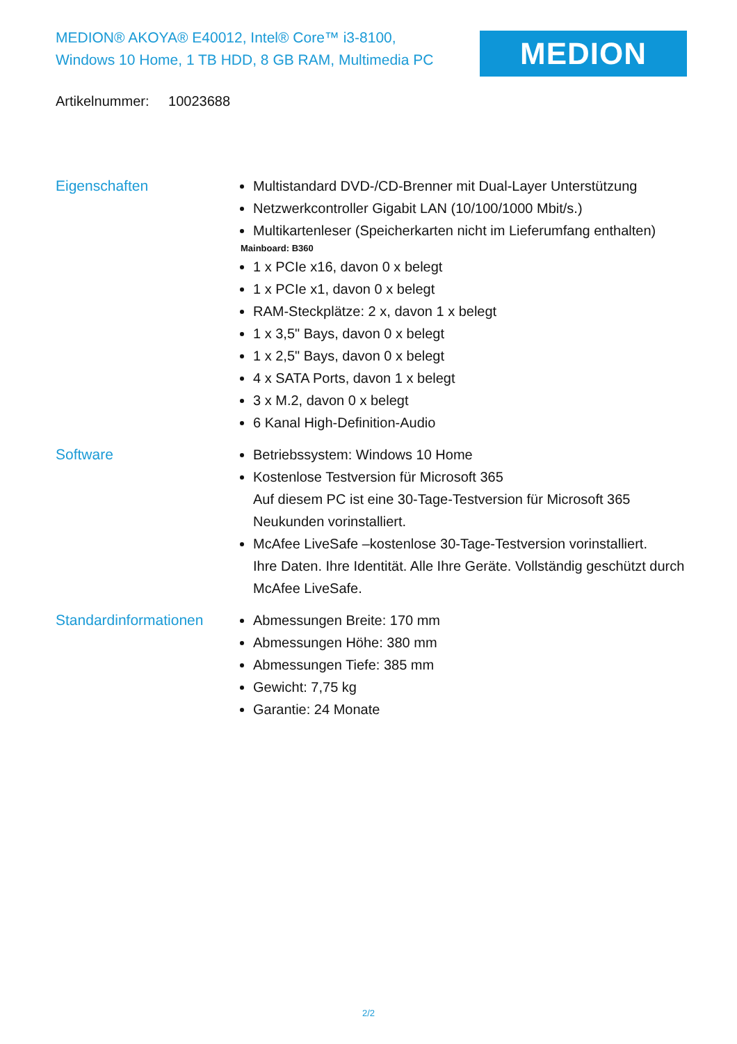MEDION® AKOYA® E40012, Intel® Core™ i3-8100,
Windows 10 Home, 1 TB HDD, 8 GB RAM, Multimedia PC
MEDION
Artikelnummer: 10023688
Eigenschaften Multistandard DVD-/CD-Brenner mit Dual-Layer Unterstützung
Netzwerkcontroller Gigabit LAN (10/100/1000 Mbit/s.)
Multikartenleser (Speicherkarten nicht im Lieferumfang enthalten)
Mainboard: B360
1 x PCIe x16, davon 0 x belegt
1 x PCIe x1, davon 0 x belegt
RAM-Steckplätze: 2 x, davon 1 x belegt
1 x 3,5" Bays, davon 0 x belegt
1 x 2,5" Bays, davon 0 x belegt
4 x SATA Ports, davon 1 x belegt
3 x M.2, davon 0 x belegt
6 Kanal High-Definition-Audio
Software Betriebssystem: Windows 10 Home
Kostenlose Testversion für Microsoft 365
Auf diesem PC ist eine 30-Tage-Testversion für Microsoft 365 Neukunden vorinstalliert.
McAfee LiveSafe –kostenlose 30-Tage-Testversion vorinstalliert.
Ihre Daten. Ihre Identität. Alle Ihre Geräte. Vollständig geschützt durch McAfee LiveSafe.
Standardinformationen Abmessungen Breite: 170 mm
Abmessungen Höhe: 380 mm
Abmessungen Tiefe: 385 mm
Gewicht: 7,75 kg
Garantie: 24 Monate
2/2